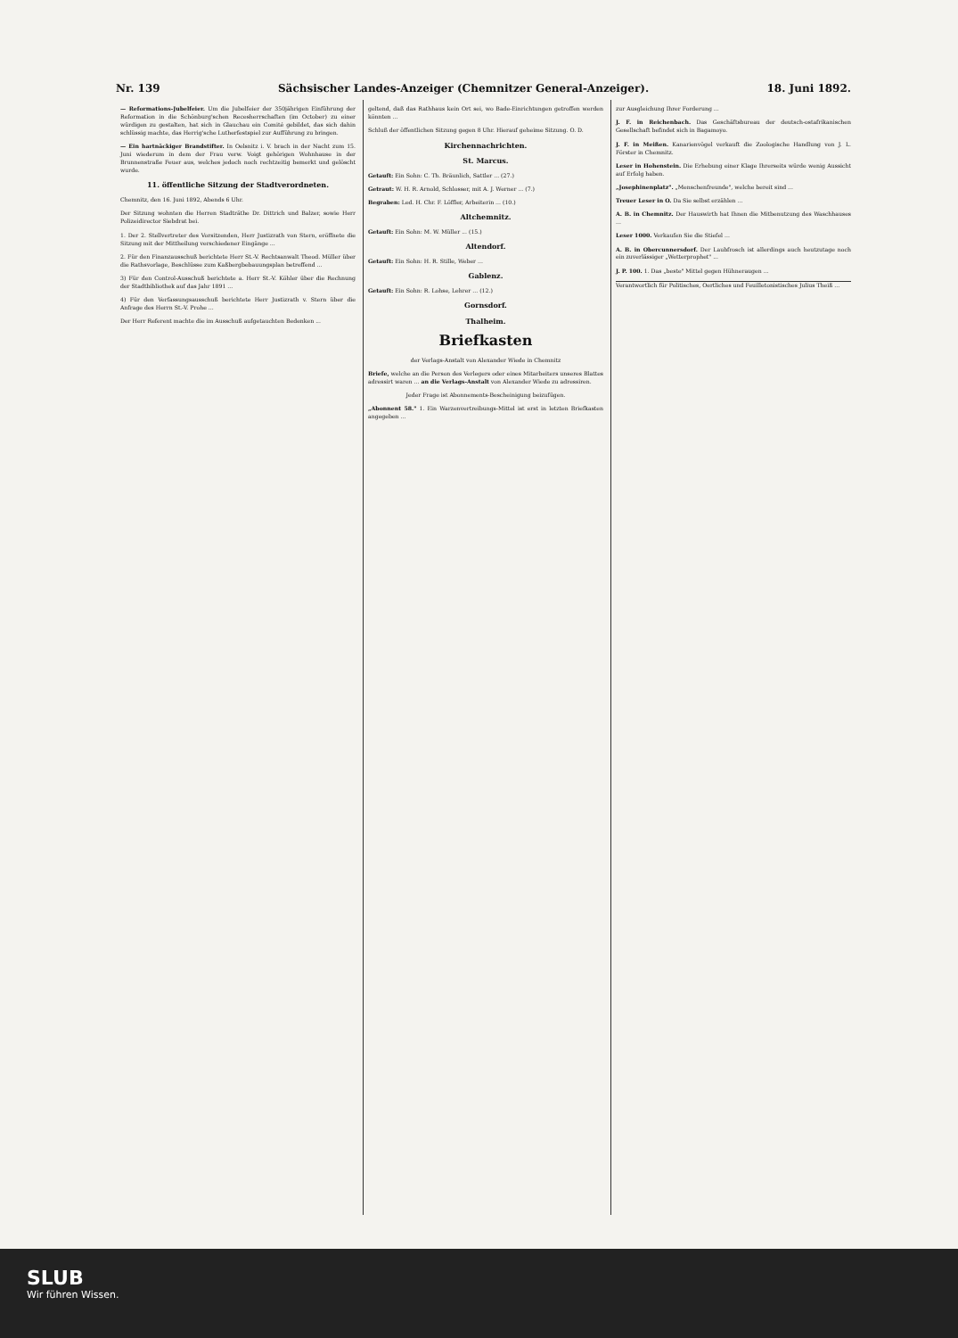Nr. 139 Sächsischer Landes-Anzeiger (Chemnitzer General-Anzeiger). 18. Juni 1892.
— Reformations-Jubelfeier. Um die Jubelfeier der 350jährigen Einführung der Reformation in die Schönburg'schen Recesherrschaften (im October) zu einer würdigen zu gestalten, hat sich in Glauchau ein Comité gebildet, das sich dahin schlüssig machte, das Herrig'sche Lutherfestspiel zur Aufführung zu bringen.
— Ein hartnäckiger Brandstifter. In Oelsnitz i. V. brach in der Nacht zum 15. Juni wiederum in dem der Frau verw. Voigt gehörigen Wohnhause in der Brunnenstraße Feuer aus, welches jedoch noch rechtzeitig bemerkt und gelöscht wurde.
11. öffentliche Sitzung der Stadtverordneten.
Chemnitz, den 16. Juni 1892, Abends 6 Uhr.
Der Sitzung wohnten die Herren Stadträthe Dr. Dittrich und Balzer, sowie Herr Polizeidirector Siebdrat bei.
1. Der 2. Stellvertreter des Vorsitzenden, Herr Justizrath von Stern, eröffnete die Sitzung mit der Mittheilung verschiedener Eingänge ...
2. Für den Finanzausschuß berichtete Herr St.-V. Rechtsanwalt Theod. Müller über die Rathsvorlage, Beschlüsse zum Kaßbergbebauungsplan betreffend ...
3) Für den Control-Ausschuß berichtete a. Herr St.-V. Köhler über die Rechnung der Stadtbibliothek auf das Jahr 1891 ...
4) Für den Verfassungsausschuß berichtete Herr Justizrath v. Stern über die Anfrage des Herrn St.-V. Prohe ...
Der Herr Referent machte die im Ausschuß aufgetauchten Bedenken ...
geltend, daß das Rathhaus kein Ort sei, wo Bade-Einrichtungen getroffen werden könnten ...
Schluß der öffentlichen Sitzung gegen 8 Uhr. Hierauf geheime Sitzung. O. D.
Kirchennachrichten.
St. Marcus.
Getauft: Ein Sohn: C. Th. Bräunlich, Sattler ... (27.)
Getraut: W. H. R. Arnold, Schlosser, mit A. J. Werner ... (7.)
Begraben: Led. H. Chr. F. Löffler, Arbeiterin ... (10.)
Altchemnitz.
Getauft: Ein Sohn: M. W. Müller ... (15.)
Altendorf.
Getauft: Ein Sohn: H. R. Stille, Weber ...
Gablenz.
Getauft: Ein Sohn: R. Lohse, Lehrer ... (12.)
Gornsdorf.
Thalheim.
Briefkasten
der Verlags-Anstalt von Alexander Wiede in Chemnitz
Briefe, welche an die Person des Verlegers oder eines Mitarbeiters unseres Blattes adressirt waren ... an die Verlags-Anstalt von Alexander Wiede zu adressiren.
Jeder Frage ist Abonnements-Bescheinigung beizufügen.
„Abonnent 58." 1. Ein Warzenvertreibungs-Mittel ist erst in letzten Briefkasten angegeben ...
zur Ausgleichung Ihrer Forderung ...
J. F. in Reichenbach. Das Geschäftsbureau der deutsch-ostafrikanischen Gesellschaft befindet sich in Bagamoyo.
J. F. in Meißen. Kanarienvögel verkauft die Zoologische Handlung von J. L. Förster in Chemnitz.
Leser in Hohenstein. Die Erhebung einer Klage Ihrerseits würde wenig Aussicht auf Erfolg haben.
„Josephinenplatz". „Menschenfreunde", welche bereit sind ...
Treuer Leser in O. Da Sie selbst erzählen ...
A. B. in Chemnitz. Der Hauswirth hat Ihnen die Mitbenutzung des Waschhauses ...
Leser 1000. Verkaufen Sie die Stiefel ...
A. B. in Obercunnersdorf. Der Laubfrosch ist allerdings auch heutzutage noch ein zuverlässiger „Wetterprophet" ...
J. P. 100. 1. Das „beste" Mittel gegen Hühneraugen ...
Verantwortlich für Politisches, Oertliches und Feuilletonistisches Julius Theiß ...
SLUB
Wir führen Wissen.